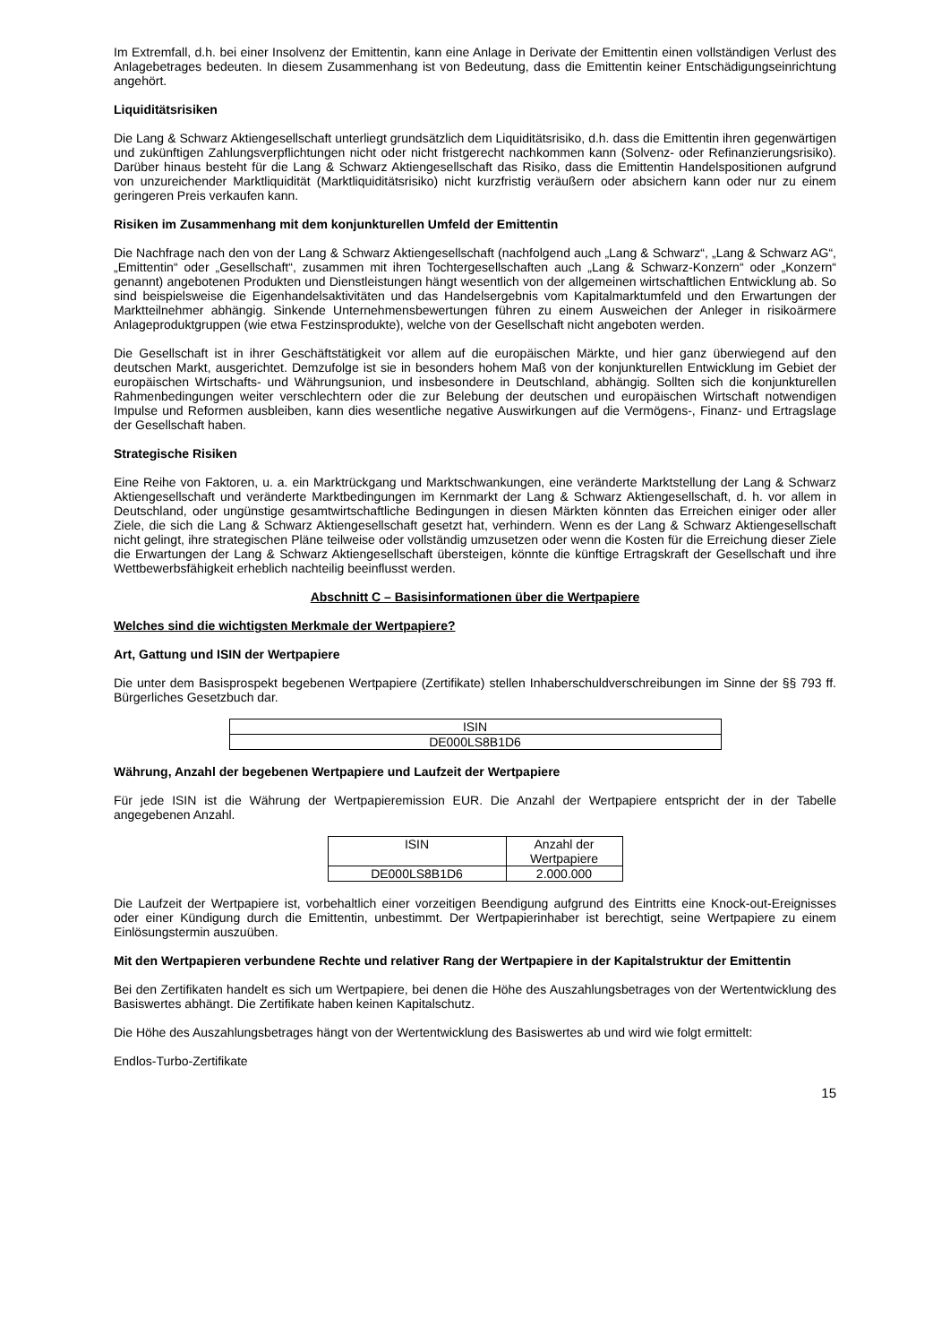Im Extremfall, d.h. bei einer Insolvenz der Emittentin, kann eine Anlage in Derivate der Emittentin einen vollständigen Verlust des Anlagebetrages bedeuten. In diesem Zusammenhang ist von Bedeutung, dass die Emittentin keiner Entschädigungseinrichtung angehört.
Liquiditätsrisiken
Die Lang & Schwarz Aktiengesellschaft unterliegt grundsätzlich dem Liquiditätsrisiko, d.h. dass die Emittentin ihren gegenwärtigen und zukünftigen Zahlungsverpflichtungen nicht oder nicht fristgerecht nachkommen kann (Solvenz- oder Refinanzierungsrisiko). Darüber hinaus besteht für die Lang & Schwarz Aktiengesellschaft das Risiko, dass die Emittentin Handelspositionen aufgrund von unzureichender Marktliquidität (Marktliquiditätsrisiko) nicht kurzfristig veräußern oder absichern kann oder nur zu einem geringeren Preis verkaufen kann.
Risiken im Zusammenhang mit dem konjunkturellen Umfeld der Emittentin
Die Nachfrage nach den von der Lang & Schwarz Aktiengesellschaft (nachfolgend auch „Lang & Schwarz“, „Lang & Schwarz AG“, „Emittentin“ oder „Gesellschaft“, zusammen mit ihren Tochtergesellschaften auch „Lang & Schwarz-Konzern“ oder „Konzern“ genannt) angebotenen Produkten und Dienstleistungen hängt wesentlich von der allgemeinen wirtschaftlichen Entwicklung ab. So sind beispielsweise die Eigenhandelsaktivitäten und das Handelsergebnis vom Kapitalmarktumfeld und den Erwartungen der Marktteilnehmer abhängig. Sinkende Unternehmensbewertungen führen zu einem Ausweichen der Anleger in risikoärmere Anlageproduktgruppen (wie etwa Festzinsprodukte), welche von der Gesellschaft nicht angeboten werden.
Die Gesellschaft ist in ihrer Geschäftstätigkeit vor allem auf die europäischen Märkte, und hier ganz überwiegend auf den deutschen Markt, ausgerichtet. Demzufolge ist sie in besonders hohem Maß von der konjunkturellen Entwicklung im Gebiet der europäischen Wirtschafts- und Währungsunion, und insbesondere in Deutschland, abhängig. Sollten sich die konjunkturellen Rahmenbedingungen weiter verschlechtern oder die zur Belebung der deutschen und europäischen Wirtschaft notwendigen Impulse und Reformen ausbleiben, kann dies wesentliche negative Auswirkungen auf die Vermögens-, Finanz- und Ertragslage der Gesellschaft haben.
Strategische Risiken
Eine Reihe von Faktoren, u. a. ein Marktrückgang und Marktschwankungen, eine veränderte Marktstellung der Lang & Schwarz Aktiengesellschaft und veränderte Marktbedingungen im Kernmarkt der Lang & Schwarz Aktiengesellschaft, d. h. vor allem in Deutschland, oder ungünstige gesamtwirtschaftliche Bedingungen in diesen Märkten könnten das Erreichen einiger oder aller Ziele, die sich die Lang & Schwarz Aktiengesellschaft gesetzt hat, verhindern. Wenn es der Lang & Schwarz Aktiengesellschaft nicht gelingt, ihre strategischen Pläne teilweise oder vollständig umzusetzen oder wenn die Kosten für die Erreichung dieser Ziele die Erwartungen der Lang & Schwarz Aktiengesellschaft übersteigen, könnte die künftige Ertragskraft der Gesellschaft und ihre Wettbewerbsfähigkeit erheblich nachteilig beeinflusst werden.
Abschnitt C – Basisinformationen über die Wertpapiere
Welches sind die wichtigsten Merkmale der Wertpapiere?
Art, Gattung und ISIN der Wertpapiere
Die unter dem Basisprospekt begebenen Wertpapiere (Zertifikate) stellen Inhaberschuldverschreibungen im Sinne der §§ 793 ff. Bürgerliches Gesetzbuch dar.
| ISIN |
| DE000LS8B1D6 |
Währung, Anzahl der begebenen Wertpapiere und Laufzeit der Wertpapiere
Für jede ISIN ist die Währung der Wertpapieremission EUR. Die Anzahl der Wertpapiere entspricht der in der Tabelle angegebenen Anzahl.
| ISIN | Anzahl der Wertpapiere |
| DE000LS8B1D6 | 2.000.000 |
Die Laufzeit der Wertpapiere ist, vorbehaltlich einer vorzeitigen Beendigung aufgrund des Eintritts eine Knock-out-Ereignisses oder einer Kündigung durch die Emittentin, unbestimmt. Der Wertpapierinhaber ist berechtigt, seine Wertpapiere zu einem Einlösungstermin auszuüben.
Mit den Wertpapieren verbundene Rechte und relativer Rang der Wertpapiere in der Kapitalstruktur der Emittentin
Bei den Zertifikaten handelt es sich um Wertpapiere, bei denen die Höhe des Auszahlungsbetrages von der Wertentwicklung des Basiswertes abhängt. Die Zertifikate haben keinen Kapitalschutz.
Die Höhe des Auszahlungsbetrages hängt von der Wertentwicklung des Basiswertes ab und wird wie folgt ermittelt:
Endlos-Turbo-Zertifikate
15